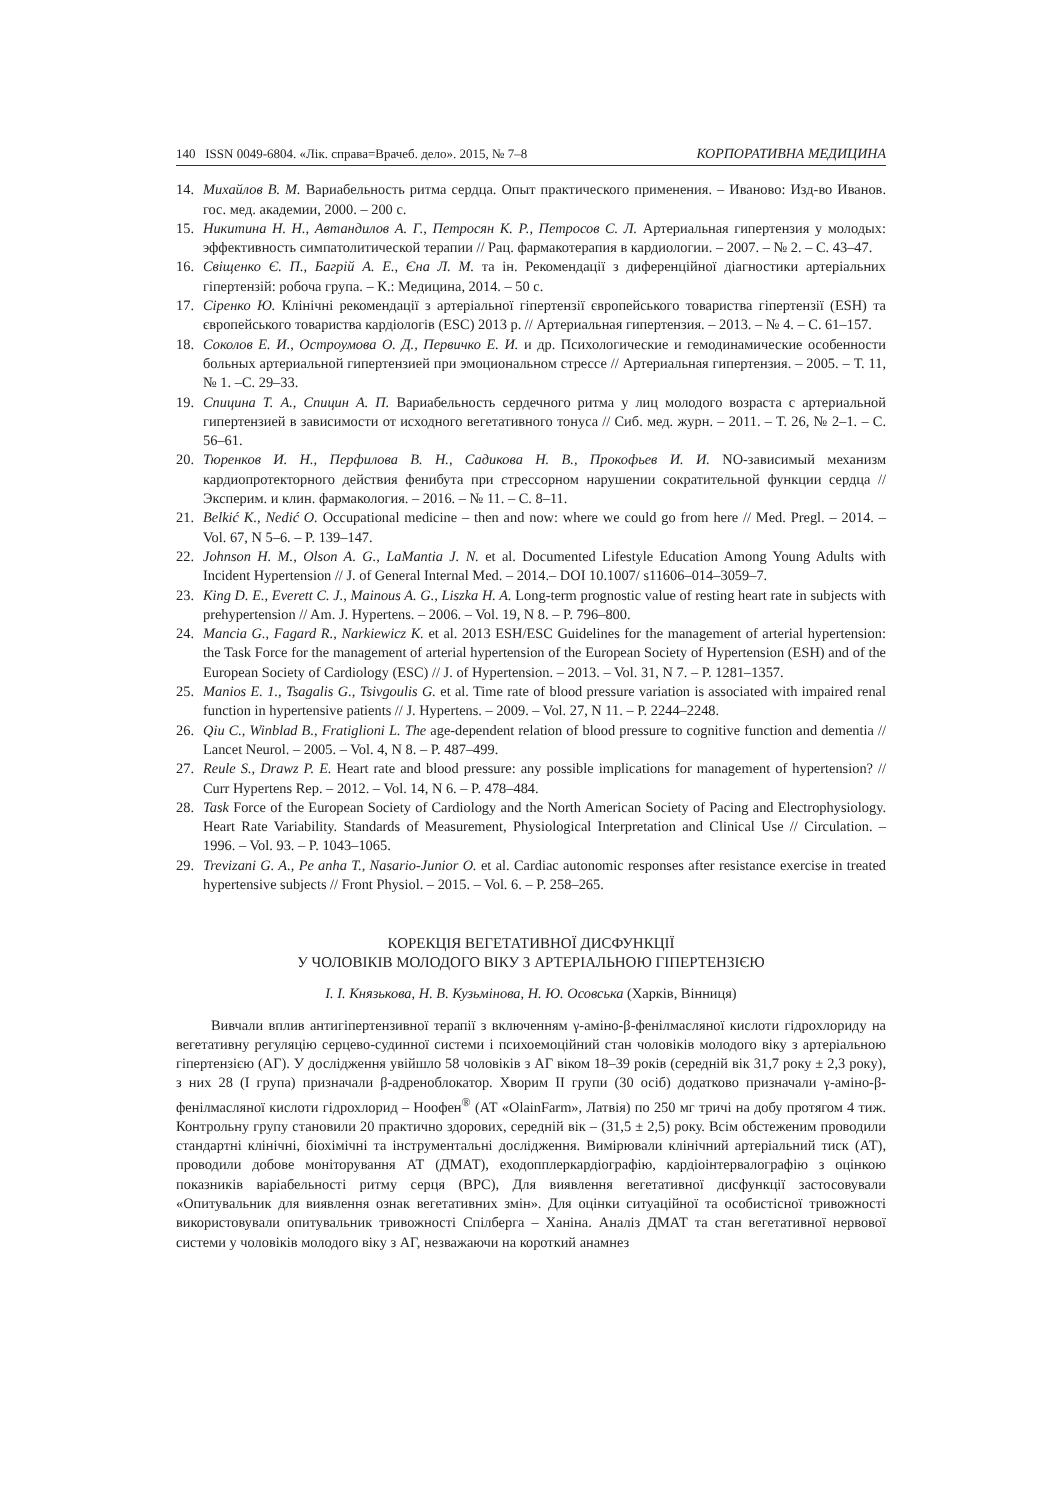140 ISSN 0049-6804. «Лік. справа=Врачеб. дело». 2015, № 7–8 КОРПОРАТИВНА МЕДИЦИНА
14. Михайлов В. М. Вариабельность ритма сердца. Опыт практического применения. – Иваново: Изд-во Иванов. гос. мед. академии, 2000. – 200 с.
15. Никитина Н. Н., Автандилов А. Г., Петросян К. Р., Петросов С. Л. Артериальная гипертензия у молодых: эффективность симпатолитической терапии // Рац. фармакотерапия в кардиологии. – 2007. – № 2. – С. 43–47.
16. Свіщенко Є. П., Багрій А. Е., Єна Л. М. та ін. Рекомендації з диференційної діагностики артеріальних гіпертензій: робоча група. – К.: Медицина, 2014. – 50 с.
17. Сіренко Ю. Клінічні рекомендації з артеріальної гіпертензії європейського товариства гіпертензії (ESH) та європейського товариства кардіологів (ESC) 2013 р. // Артериальная гипертензия. – 2013. – № 4. – С. 61–157.
18. Соколов Е. И., Остроумова О. Д., Первичко Е. И. и др. Психологические и гемодинамические особенности больных артериальной гипертензией при эмоциональном стрессе // Артериальная гипертензия. – 2005. – Т. 11, № 1. –С. 29–33.
19. Спицина Т. А., Спицин А. П. Вариабельность сердечного ритма у лиц молодого возраста с артериальной гипертензией в зависимости от исходного вегетативного тонуса // Сиб. мед. журн. – 2011. – Т. 26, № 2–1. – С. 56–61.
20. Тюренков И. Н., Перфилова В. Н., Садикова Н. В., Прокофьев И. И. NO-зависимый механизм кардиопротекторного действия фенибута при стрессорном нарушении сократительной функции сердца // Эксперим. и клин. фармакология. – 2016. – № 11. – С. 8–11.
21. Belkić K., Nedić O. Occupational medicine – then and now: where we could go from here // Med. Pregl. – 2014. – Vol. 67, N 5–6. – P. 139–147.
22. Johnson H. M., Olson A. G., LaMantia J. N. et al. Documented Lifestyle Education Among Young Adults with Incident Hypertension // J. of General Internal Med. – 2014.– DOI 10.1007/ s11606–014–3059–7.
23. King D. E., Everett C. J., Mainous A. G., Liszka H. A. Long-term prognostic value of resting heart rate in subjects with prehypertension // Am. J. Hypertens. – 2006. – Vol. 19, N 8. – P. 796–800.
24. Mancia G., Fagard R., Narkiewicz K. et al. 2013 ESH/ESC Guidelines for the management of arterial hypertension: the Task Force for the management of arterial hypertension of the European Society of Hypertension (ESH) and of the European Society of Cardiology (ESC) // J. of Hypertension. – 2013. – Vol. 31, N 7. – P. 1281–1357.
25. Manios E. 1., Tsagalis G., Tsivgoulis G. et al. Time rate of blood pressure variation is associated with impaired renal function in hypertensive patients // J. Hypertens. – 2009. – Vol. 27, N 11. – P. 2244–2248.
26. Qiu C., Winblad B., Fratiglioni L. The age-dependent relation of blood pressure to cognitive function and dementia // Lancet Neurol. – 2005. – Vol. 4, N 8. – P. 487–499.
27. Reule S., Drawz P. E. Heart rate and blood pressure: any possible implications for management of hypertension? // Curr Hypertens Rep. – 2012. – Vol. 14, N 6. – P. 478–484.
28. Task Force of the European Society of Cardiology and the North American Society of Pacing and Electrophysiology. Heart Rate Variability. Standards of Measurement, Physiological Interpretation and Clinical Use // Circulation. – 1996. – Vol. 93. – P. 1043–1065.
29. Trevizani G. A., Pe anha T., Nasario-Junior O. et al. Cardiac autonomic responses after resistance exercise in treated hypertensive subjects // Front Physiol. – 2015. – Vol. 6. – P. 258–265.
КОРЕКЦІЯ ВЕГЕТАТИВНОЇ ДИСФУНКЦІЇ
У ЧОЛОВІКІВ МОЛОДОГО ВІКУ З АРТЕРІАЛЬНОЮ ГІПЕРТЕНЗІЄЮ
І. І. Князькова, Н. В. Кузьмінова, Н. Ю. Осовська (Харків, Вінниця)
Вивчали вплив антигіпертензивної терапії з включенням γ-аміно-β-фенілмасляної кислоти гідрохлориду на вегетативну регуляцію серцево-судинної системи і психоемоційний стан чоловіків молодого віку з артеріальною гіпертензією (АГ). У дослідження увійшло 58 чоловіків з АГ віком 18–39 років (середній вік 31,7 року ± 2,3 року), з них 28 (I група) призначали β-адреноблокатор. Хворим II групи (30 осіб) додатково призначали γ-аміно-β-фенілмасляної кислоти гідрохлорид – Ноофен<sup>®</sup> (АТ «OlainFarm», Латвія) по 250 мг тричі на добу протягом 4 тиж. Контрольну групу становили 20 практично здорових, середній вік – (31,5 ± 2,5) року. Всім обстеженим проводили стандартні клінічні, біохімічні та інструментальні дослідження. Вимірювали клінічний артеріальний тиск (АТ), проводили добове моніторування АТ (ДМАТ), еходопплеркардіографію, кардіоінтервалографію з оцінкою показників варіабельності ритму серця (ВРС), Для виявлення вегетативної дисфункції застосовували «Опитувальник для виявлення ознак вегетативних змін». Для оцінки ситуаційної та особистісної тривожності використовували опитувальник тривожності Спілберга – Ханіна. Аналіз ДМАТ та стан вегетативної нервової системи у чоловіків молодого віку з АГ, незважаючи на короткий анамнез